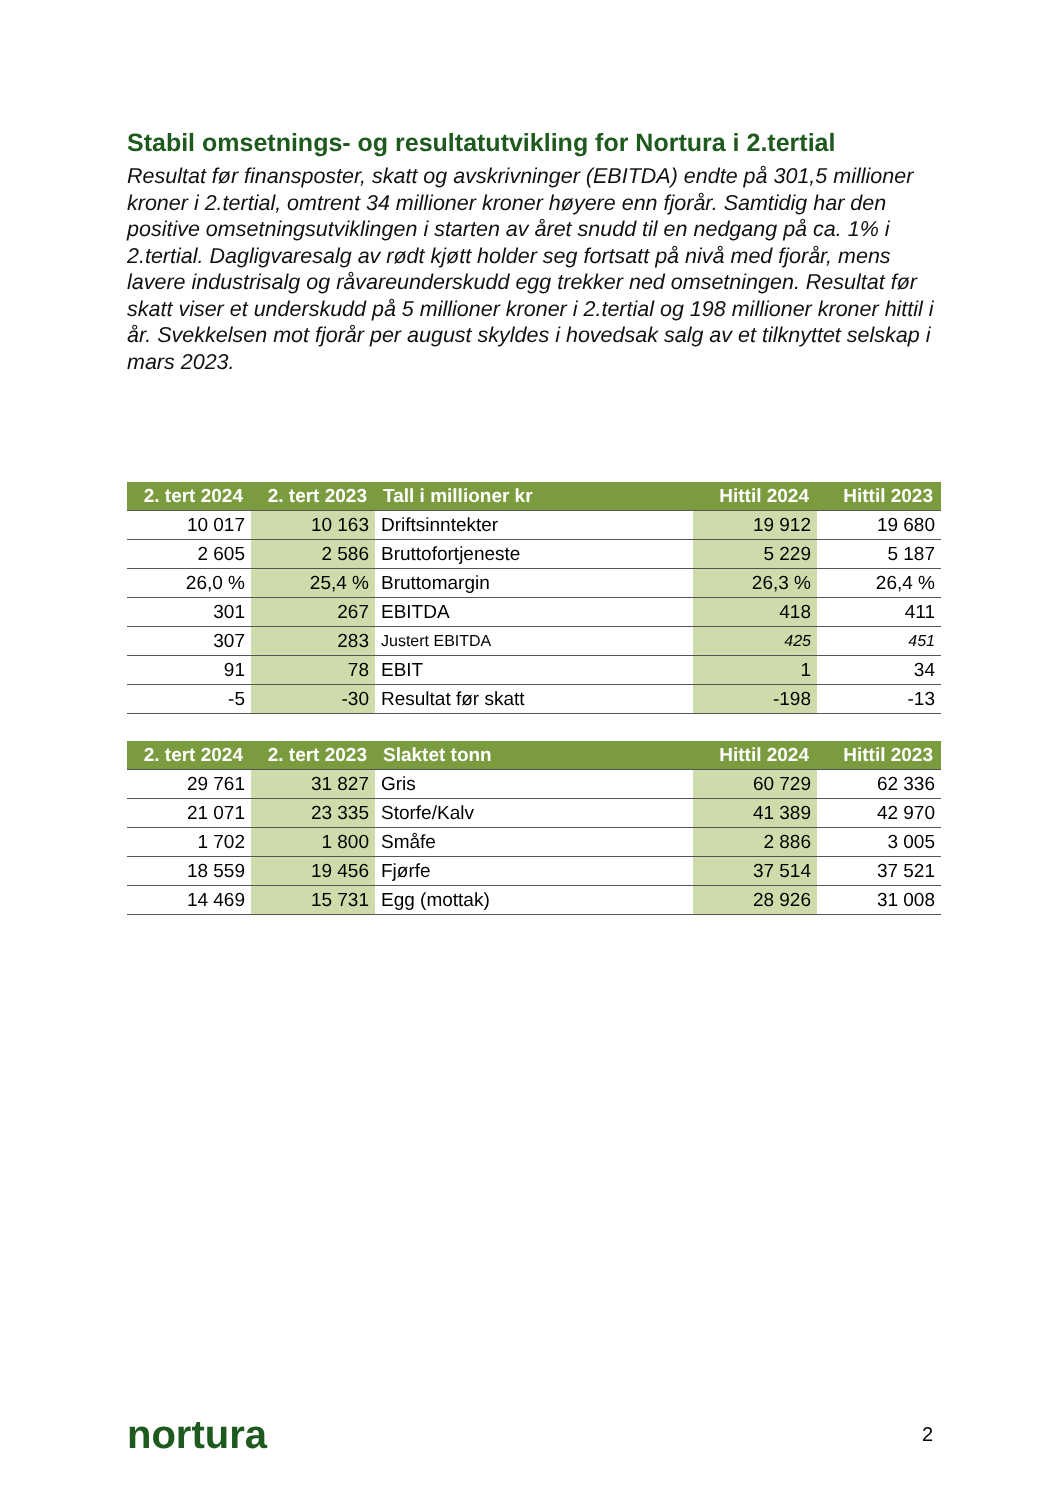Stabil omsetnings- og resultatutvikling for Nortura i 2.tertial
Resultat før finansposter, skatt og avskrivninger (EBITDA) endte på 301,5 millioner kroner i 2.tertial, omtrent 34 millioner kroner høyere enn fjorår. Samtidig har den positive omsetningsutviklingen i starten av året snudd til en nedgang på ca. 1% i 2.tertial. Dagligvaresalg av rødt kjøtt holder seg fortsatt på nivå med fjorår, mens lavere industrisalg og råvareunderskudd egg trekker ned omsetningen. Resultat før skatt viser et underskudd på 5 millioner kroner i 2.tertial og 198 millioner kroner hittil i år. Svekkelsen mot fjorår per august skyldes i hovedsak salg av et tilknyttet selskap i mars 2023.
| 2. tert 2024 | 2. tert 2023 | Tall i millioner kr | Hittil 2024 | Hittil 2023 |
| --- | --- | --- | --- | --- |
| 10 017 | 10 163 | Driftsinntekter | 19 912 | 19 680 |
| 2 605 | 2 586 | Bruttofortjeneste | 5 229 | 5 187 |
| 26,0 % | 25,4 % | Bruttomargin | 26,3 % | 26,4 % |
| 301 | 267 | EBITDA | 418 | 411 |
| 307 | 283 | Justert EBITDA | 425 | 451 |
| 91 | 78 | EBIT | 1 | 34 |
| -5 | -30 | Resultat før skatt | -198 | -13 |
| 2. tert 2024 | 2. tert 2023 | Slaktet tonn | Hittil 2024 | Hittil 2023 |
| --- | --- | --- | --- | --- |
| 29 761 | 31 827 | Gris | 60 729 | 62 336 |
| 21 071 | 23 335 | Storfe/Kalv | 41 389 | 42 970 |
| 1 702 | 1 800 | Småfe | 2 886 | 3 005 |
| 18 559 | 19 456 | Fjørfe | 37 514 | 37 521 |
| 14 469 | 15 731 | Egg (mottak) | 28 926 | 31 008 |
nortura 2